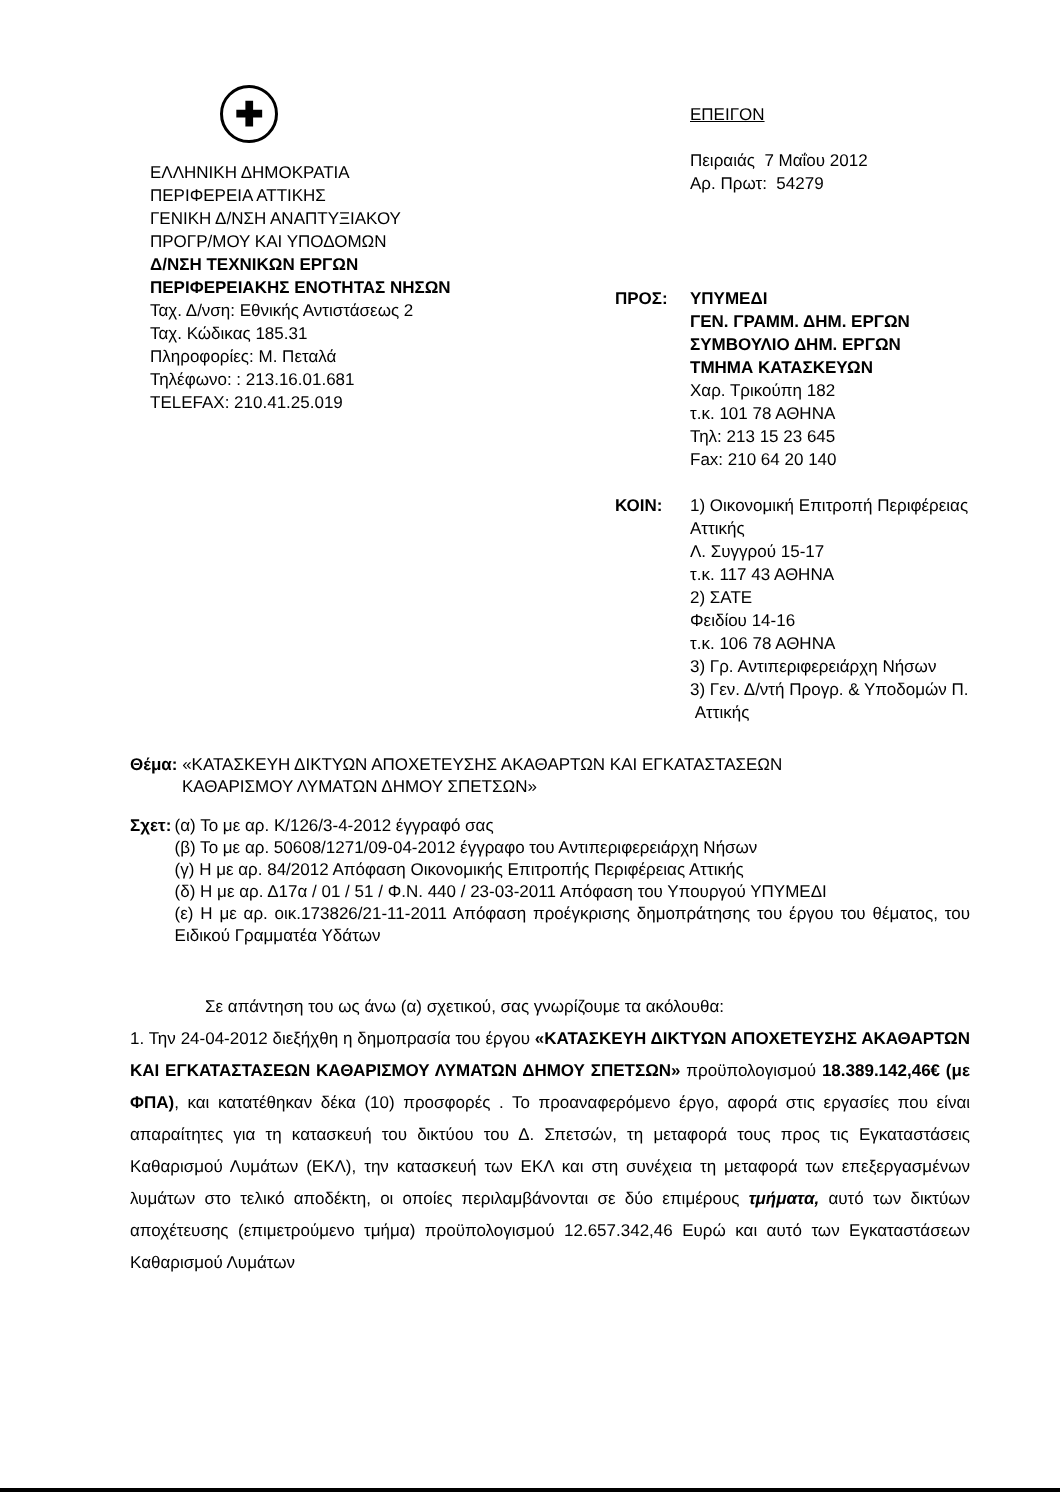✚
ΕΛΛΗΝΙΚΗ ΔΗΜΟΚΡΑΤΙΑ
ΠΕΡΙΦΕΡΕΙΑ ΑΤΤΙΚΗΣ
ΓΕΝΙΚΗ Δ/ΝΣΗ ΑΝΑΠΤΥΞΙΑΚΟΥ
ΠΡΟΓΡ/ΜΟΥ ΚΑΙ ΥΠΟΔΟΜΩΝ
Δ/ΝΣΗ ΤΕΧΝΙΚΩΝ ΕΡΓΩΝ
ΠΕΡΙΦΕΡΕΙΑΚΗΣ ΕΝΟΤΗΤΑΣ ΝΗΣΩΝ
Ταχ. Δ/νση: Εθνικής Αντιστάσεως 2
Ταχ. Κώδικας 185.31
Πληροφορίες: Μ. Πεταλά
Τηλέφωνο: : 213.16.01.681
TELEFAX: 210.41.25.019
ΕΠΕΙΓΟΝ
Πειραιάς 7 Μαΐου 2012
Αρ. Πρωτ: 54279
ΠΡΟΣ: ΥΠΥΜΕΔΙ
ΓΕΝ. ΓΡΑΜΜ. ΔΗΜ. ΕΡΓΩΝ
ΣΥΜΒΟΥΛΙΟ ΔΗΜ. ΕΡΓΩΝ
ΤΜΗΜΑ ΚΑΤΑΣΚΕΥΩΝ
Χαρ. Τρικούπη 182
τ.κ. 101 78 ΑΘΗΝΑ
Τηλ: 213 15 23 645
Fax: 210 64 20 140
ΚΟΙΝ: 1) Οικονομική Επιτροπή Περιφέρειας
Αττικής
Λ. Συγγρού 15-17
τ.κ. 117 43 ΑΘΗΝΑ
2) ΣΑΤΕ
Φειδίου 14-16
τ.κ. 106 78 ΑΘΗΝΑ
3) Γρ. Αντιπεριφερειάρχη Νήσων
3) Γεν. Δ/ντή Προγρ. & Υποδομών Π.
Αττικής
Θέμα: «ΚΑΤΑΣΚΕΥΗ ΔΙΚΤΥΩΝ ΑΠΟΧΕΤΕΥΣΗΣ ΑΚΑΘΑΡΤΩΝ ΚΑΙ ΕΓΚΑΤΑΣΤΑΣΕΩΝ
ΚΑΘΑΡΙΣΜΟΥ ΛΥΜΑΤΩΝ ΔΗΜΟΥ ΣΠΕΤΣΩΝ»
Σχετ: (α) Το με αρ. Κ/126/3-4-2012 έγγραφό σας
(β) Το με αρ. 50608/1271/09-04-2012 έγγραφο του Αντιπεριφερειάρχη Νήσων
(γ) Η με αρ. 84/2012 Απόφαση Οικονομικής Επιτροπής Περιφέρειας Αττικής
(δ) Η με αρ. Δ17α / 01 / 51 / Φ.Ν. 440 / 23-03-2011 Απόφαση του Υπουργού ΥΠΥΜΕΔΙ
(ε) Η με αρ. οικ.173826/21-11-2011 Απόφαση προέγκρισης δημοπράτησης του έργου του θέματος, του Ειδικού Γραμματέα Υδάτων
Σε απάντηση του ως άνω (α) σχετικού, σας γνωρίζουμε τα ακόλουθα:
1. Την 24-04-2012 διεξήχθη η δημοπρασία του έργου «ΚΑΤΑΣΚΕΥΗ ΔΙΚΤΥΩΝ ΑΠΟΧΕΤΕΥΣΗΣ ΑΚΑΘΑΡΤΩΝ ΚΑΙ ΕΓΚΑΤΑΣΤΑΣΕΩΝ ΚΑΘΑΡΙΣΜΟΥ ΛΥΜΑΤΩΝ ΔΗΜΟΥ ΣΠΕΤΣΩΝ» προϋπολογισμού 18.389.142,46€ (με ΦΠΑ), και κατατέθηκαν δέκα (10) προσφορές . Το προαναφερόμενο έργο, αφορά στις εργασίες που είναι απαραίτητες για τη κατασκευή του δικτύου του Δ. Σπετσών, τη μεταφορά τους προς τις Εγκαταστάσεις Καθαρισμού Λυμάτων (ΕΚΛ), την κατασκευή των ΕΚΛ και στη συνέχεια τη μεταφορά των επεξεργασμένων λυμάτων στο τελικό αποδέκτη, οι οποίες περιλαμβάνονται σε δύο επιμέρους τμήματα, αυτό των δικτύων αποχέτευσης (επιμετρούμενο τμήμα) προϋπολογισμού 12.657.342,46 Ευρώ και αυτό των Εγκαταστάσεων Καθαρισμού Λυμάτων